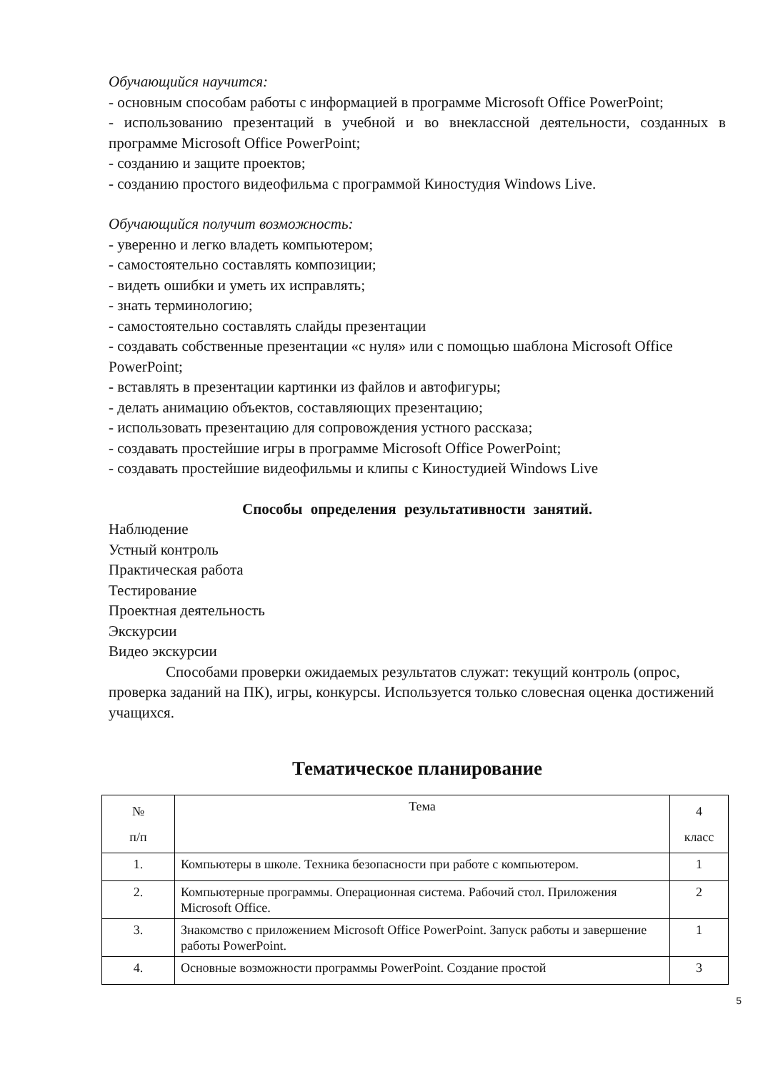Обучающийся научится:
- основным способам работы с информацией в программе Microsoft Office PowerPoint;
- использованию презентаций в учебной и во внеклассной деятельности, созданных в программе Microsoft Office PowerPoint;
- созданию и защите проектов;
- созданию простого видеофильма с программой Киностудия Windows Live.
Обучающийся получит возможность:
- уверенно и легко владеть компьютером;
- самостоятельно составлять композиции;
- видеть ошибки и уметь их исправлять;
- знать терминологию;
- самостоятельно составлять слайды презентации
- создавать собственные презентации «с нуля» или с помощью шаблона Microsoft Office PowerPoint;
- вставлять в презентации картинки из файлов и автофигуры;
- делать анимацию объектов, составляющих презентацию;
- использовать презентацию для сопровождения устного рассказа;
- создавать простейшие игры в программе Microsoft Office PowerPoint;
- создавать простейшие видеофильмы и клипы с Киностудией Windows Live
Способы определения результативности занятий.
Наблюдение
Устный контроль
Практическая работа
Тестирование
Проектная деятельность
Экскурсии
Видео экскурсии
Способами проверки ожидаемых результатов служат: текущий контроль (опрос, проверка заданий на ПК), игры, конкурсы. Используется только словесная оценка достижений учащихся.
Тематическое планирование
| № п/п | Тема | 4 класс |
| 1. | Компьютеры в школе. Техника безопасности при работе с компьютером. | 1 |
| 2. | Компьютерные программы. Операционная система. Рабочий стол. Приложения Microsoft Office. | 2 |
| 3. | Знакомство с приложением Microsoft Office PowerPoint. Запуск работы и завершение работы PowerPoint. | 1 |
| 4. | Основные возможности программы PowerPoint. Создание простой | 3 |
5